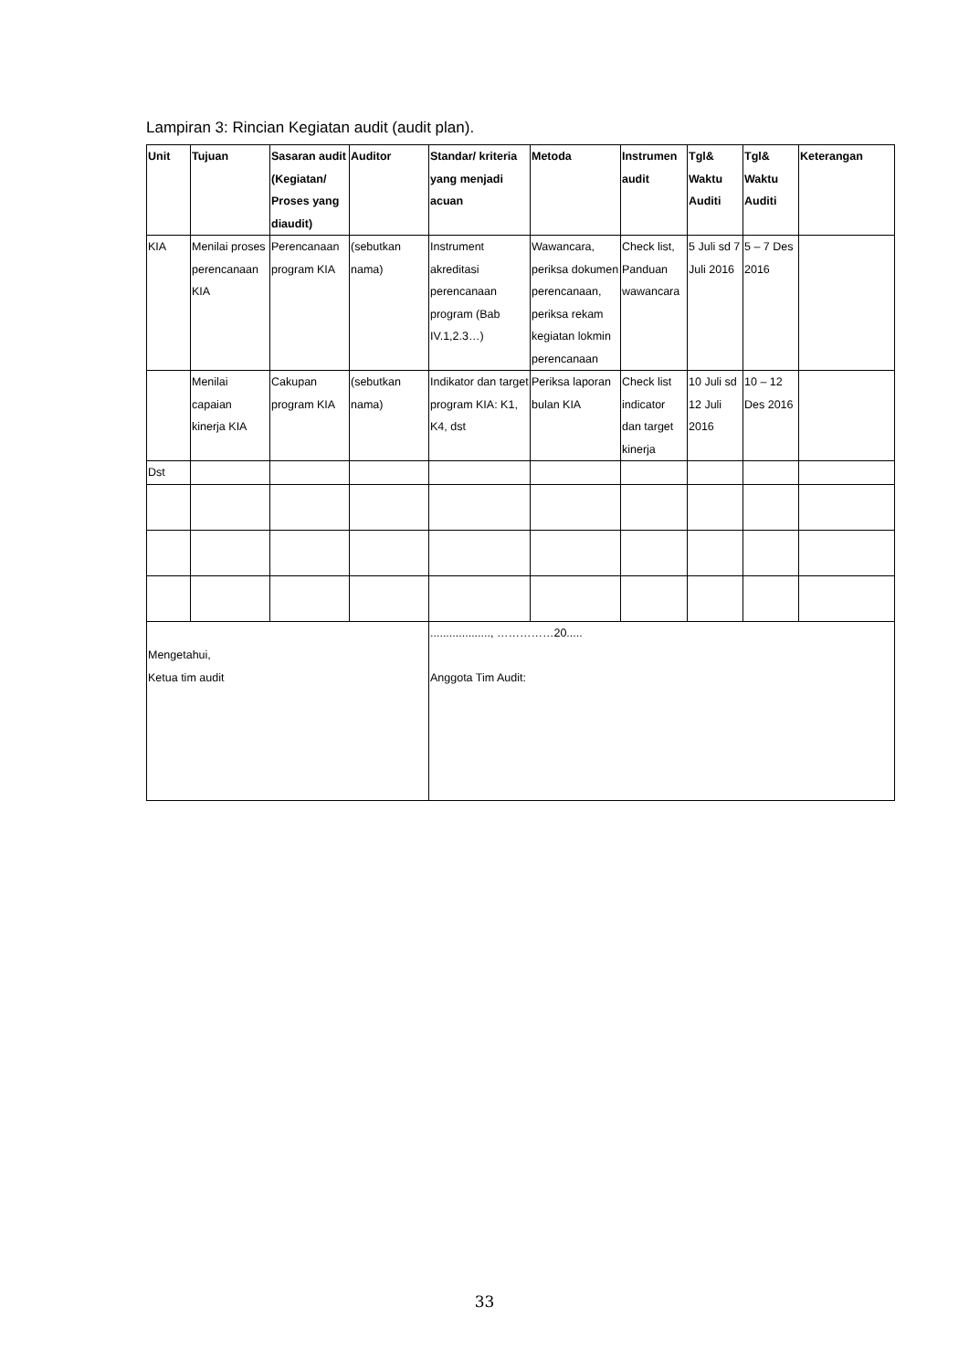Lampiran 3: Rincian Kegiatan audit (audit plan).
| Unit | Tujuan | Sasaran audit (Kegiatan/ Proses yang diaudit) | Auditor | Standar/ kriteria yang menjadi acuan | Metoda | Instrumen audit | Tgl& Waktu Auditi | Tgl& Waktu Auditi | Keterangan |
| --- | --- | --- | --- | --- | --- | --- | --- | --- | --- |
| KIA | Menilai proses perencanaan KIA | Perencanaan program KIA | (sebutkan nama) | Instrument akreditasi perencanaan program (Bab IV.1,2.3…) | Wawancara, periksa dokumen perencanaan, periksa rekam kegiatan lokmin perencanaan | Check list, Panduan wawancara | 5 Juli sd 7 Juli 2016 | 5 – 7 Des 2016 | |
| | Menilai capaian kinerja KIA | Cakupan program KIA | (sebutkan nama) | Indikator dan target program KIA: K1, K4, dst | Periksa laporan bulan KIA | Check list indicator dan target kinerja | 10 Juli sd 12 Juli 2016 | 10 – 12 Des 2016 | |
| Dst | | | | | | | | | |
| Mengetahui, Ketua tim audit | | | | ..................., ……………20..... Anggota Tim Audit: | | | | | |
33